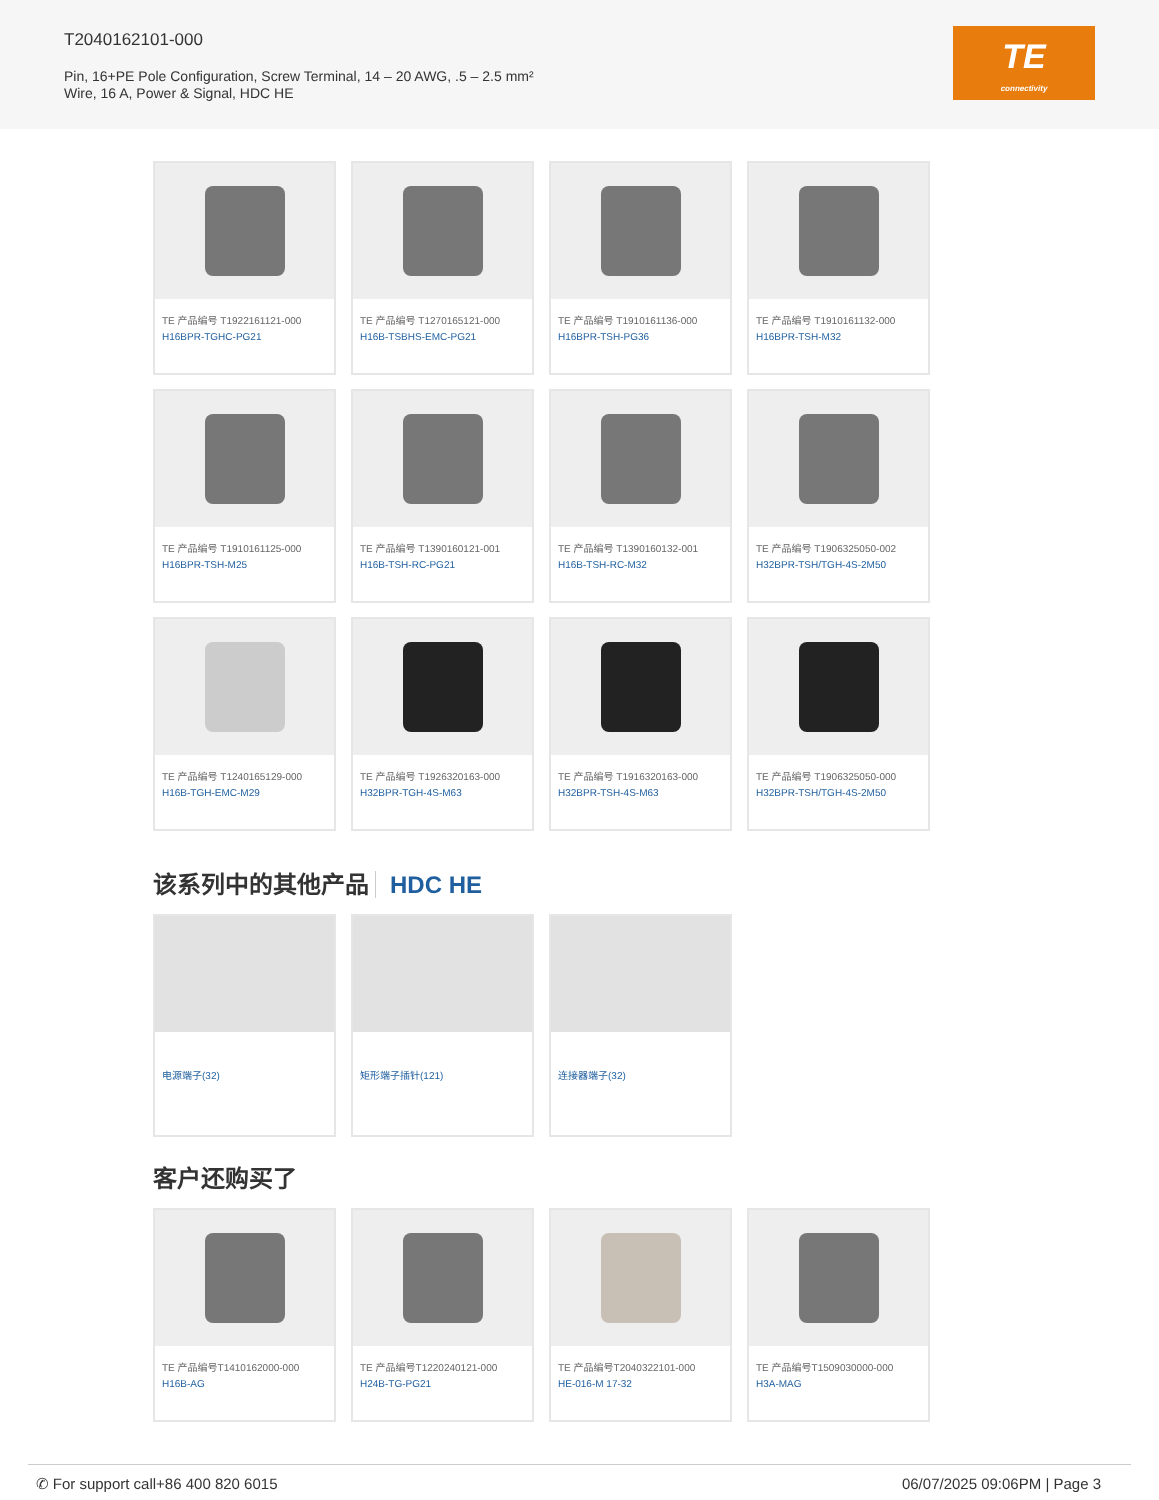T2040162101-000
Pin, 16+PE Pole Configuration, Screw Terminal, 14 – 20 AWG, .5 – 2.5 mm² Wire, 16 A, Power & Signal, HDC HE
TE
connectivity
TE 产品编号 T1922161121-000
H16BPR-TGHC-PG21
TE 产品编号 T1270165121-000
H16B-TSBHS-EMC-PG21
TE 产品编号 T1910161136-000
H16BPR-TSH-PG36
TE 产品编号 T1910161132-000
H16BPR-TSH-M32
TE 产品编号 T1910161125-000
H16BPR-TSH-M25
TE 产品编号 T1390160121-001
H16B-TSH-RC-PG21
TE 产品编号 T1390160132-001
H16B-TSH-RC-M32
TE 产品编号 T1906325050-002
H32BPR-TSH/TGH-4S-2M50
TE 产品编号 T1240165129-000
H16B-TGH-EMC-M29
TE 产品编号 T1926320163-000
H32BPR-TGH-4S-M63
TE 产品编号 T1916320163-000
H32BPR-TSH-4S-M63
TE 产品编号 T1906325050-000
H32BPR-TSH/TGH-4S-2M50
该系列中的其他产品 HDC HE
电源端子(32)
矩形端子插针(121)
连接器端子(32)
客户还购买了
TE 产品编号T1410162000-000
H16B-AG
TE 产品编号T1220240121-000
H24B-TG-PG21
TE 产品编号T2040322101-000
HE-016-M 17-32
TE 产品编号T1509030000-000
H3A-MAG
✆ For support call+86 400 820 6015 06/07/2025 09:06PM | Page 3